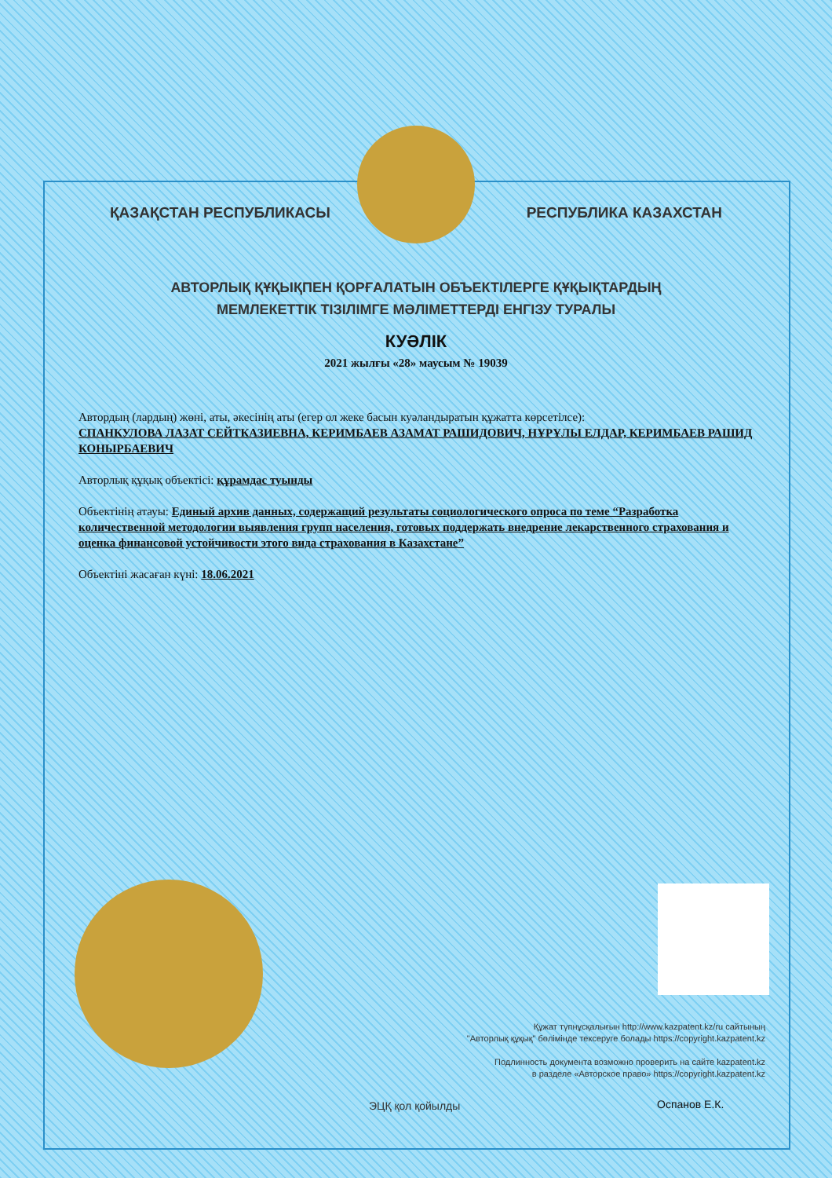ҚАЗАҚСТАН РЕСПУБЛИКАСЫ РЕСПУБЛИКА КАЗАХСТАН
АВТОРЛЫҚ ҚҰҚЫҚПЕН ҚОРҒАЛАТЫН ОБЪЕКТІЛЕРГЕ ҚҰҚЫҚТАРДЫҢ
МЕМЛЕКЕТТІК ТІЗІЛІМГЕ МӘЛІМЕТТЕРДІ ЕНГІЗУ ТУРАЛЫ
КУӘЛІК
2021 жылғы «28» маусым № 19039
Автордың (лардың) жөні, аты, әкесінің аты (егер ол жеке басын куәландыратын құжатта көрсетілсе):
СПАНКУЛОВА ЛАЗАТ СЕЙТКАЗИЕВНА, КЕРИМБАЕВ АЗАМАТ РАШИДОВИЧ, НҰРҰЛЫ ЕЛДАР, КЕРИМБАЕВ РАШИД КОНЫРБАЕВИЧ
Авторлық құқық объектісі: құрамдас туынды
Объектінің атауы: Единый архив данных, содержащий результаты социологического опроса по теме “Разработка количественной методологии выявления групп населения, готовых поддержать внедрение лекарственного страхования и оценка финансовой устойчивости этого вида страхования в Казахстане”
Объектіні жасаған күні: 18.06.2021
Құжат түпнұсқалығын http://www.kazpatent.kz/ru сайтының
"Авторлық құқық" бөлімінде тексеруге болады https://copyright.kazpatent.kz
Подлинность документа возможно проверить на сайте kazpatent.kz
в разделе «Авторское право» https://copyright.kazpatent.kz
ЭЦҚ қол қойылды Оспанов Е.К.